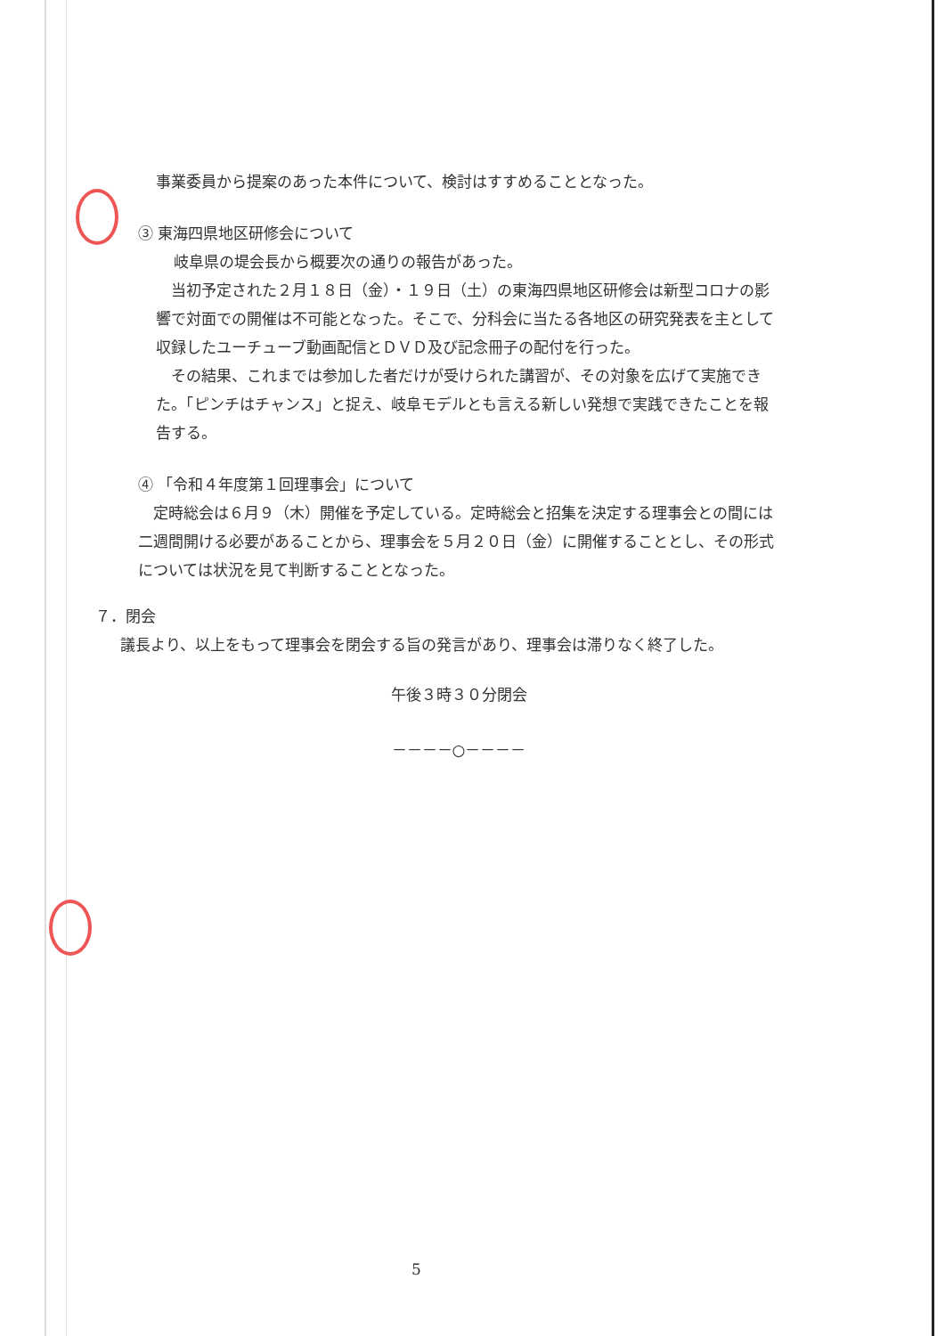事業委員から提案のあった本件について、検討はすすめることとなった。
③ 東海四県地区研修会について
岐阜県の堤会長から概要次の通りの報告があった。
　当初予定された２月１８日（金）・１９日（土）の東海四県地区研修会は新型コロナの影響で対面での開催は不可能となった。そこで、分科会に当たる各地区の研究発表を主として収録したユーチューブ動画配信とＤＶＤ及び記念冊子の配付を行った。
　その結果、これまでは参加した者だけが受けられた講習が、その対象を広げて実施できた。「ピンチはチャンス」と捉え、岐阜モデルとも言える新しい発想で実践できたことを報告する。
④ 「令和４年度第１回理事会」について
　定時総会は６月９（木）開催を予定している。定時総会と招集を決定する理事会との間には二週間開ける必要があることから、理事会を５月２０日（金）に開催することとし、その形式については状況を見て判断することとなった。
７．閉会
議長より、以上をもって理事会を閉会する旨の発言があり、理事会は滞りなく終了した。
午後３時３０分閉会
－－－－○－－－－
5